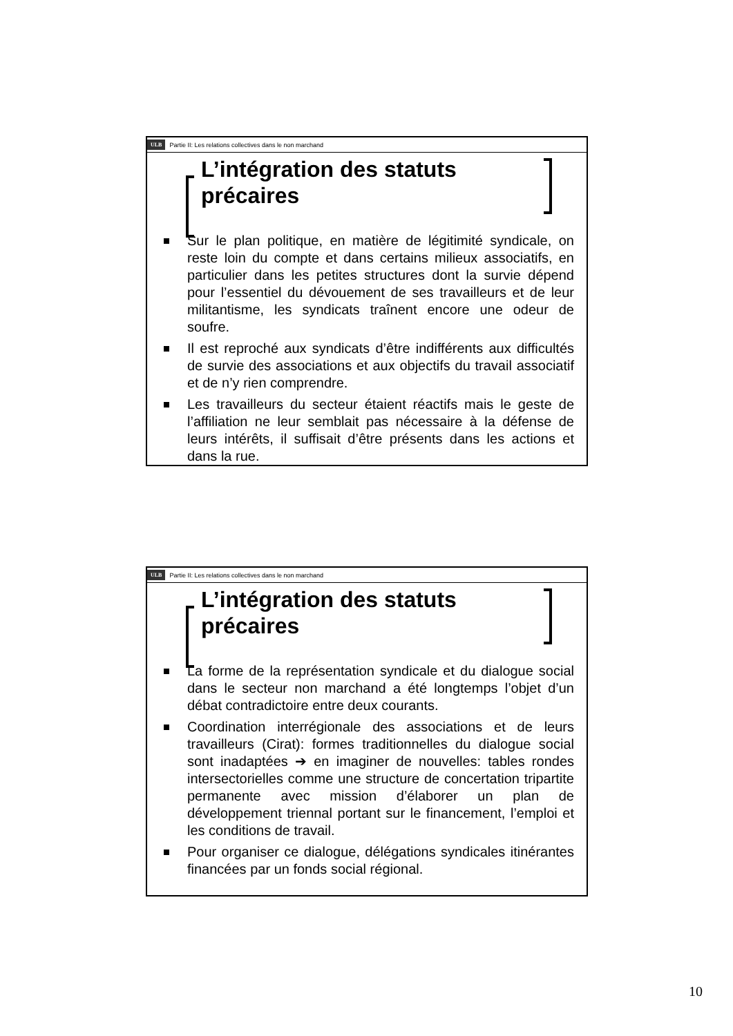ULB Partie II: Les relations collectives dans le non marchand
L’intégration des statuts
précaires
Sur le plan politique, en matière de légitimité syndicale, on reste loin du compte et dans certains milieux associatifs, en particulier dans les petites structures dont la survie dépend pour l’essentiel du dévouement de ses travailleurs et de leur militantisme, les syndicats traînent encore une odeur de soufre.
Il est reproché aux syndicats d’être indifférents aux difficultés de survie des associations et aux objectifs du travail associatif et de n’y rien comprendre.
Les travailleurs du secteur étaient réactifs mais le geste de l’affiliation ne leur semblait pas nécessaire à la défense de leurs intérêts, il suffisait d’être présents dans les actions et dans la rue.
ULB Partie II: Les relations collectives dans le non marchand
L’intégration des statuts
précaires
La forme de la représentation syndicale et du dialogue social dans le secteur non marchand a été longtemps l’objet d’un débat contradictoire entre deux courants.
Coordination interrégionale des associations et de leurs travailleurs (Cirat): formes traditionnelles du dialogue social sont inadaptées ➔ en imaginer de nouvelles: tables rondes intersectorielles comme une structure de concertation tripartite permanente avec mission d’élaborer un plan de développement triennal portant sur le financement, l’emploi et les conditions de travail.
Pour organiser ce dialogue, délégations syndicales itinérantes financées par un fonds social régional.
10